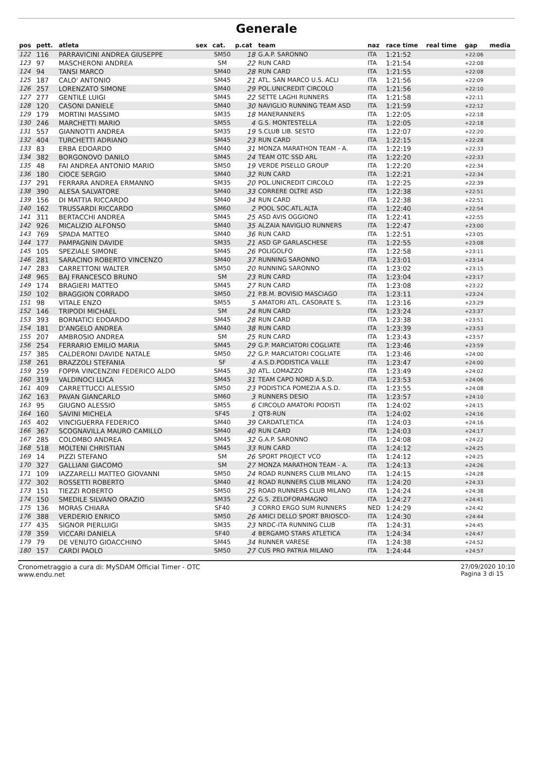Generale
| pos | pett. | atleta | sex | cat. | p.cat | team | naz | race time | real time | gap | media |
| --- | --- | --- | --- | --- | --- | --- | --- | --- | --- | --- | --- |
| 122 | 116 | PARRAVICINI ANDREA GIUSEPPE | | SM50 | 18 | G.A.P. SARONNO | ITA | 1:21:52 | | +22:06 | |
| 123 | 97 | MASCHERONI ANDREA | | SM | 22 | RUN CARD | ITA | 1:21:54 | | +22:08 | |
| 124 | 94 | TANSI MARCO | | SM40 | 28 | RUN CARD | ITA | 1:21:55 | | +22:08 | |
| 125 | 187 | CALO' ANTONIO | | SM45 | 21 | ATL. SAN MARCO U.S. ACLI | ITA | 1:21:56 | | +22:09 | |
| 126 | 257 | LORENZATO SIMONE | | SM40 | 29 | POL.UNICREDIT CIRCOLO | ITA | 1:21:56 | | +22:10 | |
| 127 | 277 | GENTILE LUIGI | | SM45 | 22 | SETTE LAGHI RUNNERS | ITA | 1:21:58 | | +22:11 | |
| 128 | 120 | CASONI DANIELE | | SM40 | 30 | NAVIGLIO RUNNING TEAM ASD | ITA | 1:21:59 | | +22:12 | |
| 129 | 179 | MORTINI MASSIMO | | SM35 | 18 | MANERANNERS | ITA | 1:22:05 | | +22:18 | |
| 130 | 246 | MARCHETTI MARIO | | SM55 | 4 | G.S. MONTESTELLA | ITA | 1:22:05 | | +22:18 | |
| 131 | 557 | GIANNOTTI ANDREA | | SM35 | 19 | S.CLUB LIB. SESTO | ITA | 1:22:07 | | +22:20 | |
| 132 | 404 | TURCHETTI ADRIANO | | SM45 | 23 | RUN CARD | ITA | 1:22:15 | | +22:28 | |
| 133 | 83 | ERBA EDOARDO | | SM40 | 31 | MONZA MARATHON TEAM - A. | ITA | 1:22:19 | | +22:33 | |
| 134 | 382 | BORGONOVO DANILO | | SM45 | 24 | TEAM OTC SSD ARL | ITA | 1:22:20 | | +22:33 | |
| 135 | 48 | FAI ANDREA ANTONIO MARIO | | SM50 | 19 | VERDE PISELLO GROUP | ITA | 1:22:20 | | +22:34 | |
| 136 | 180 | CIOCE SERGIO | | SM40 | 32 | RUN CARD | ITA | 1:22:21 | | +22:34 | |
| 137 | 291 | FERRARA ANDREA ERMANNO | | SM35 | 20 | POL.UNICREDIT CIRCOLO | ITA | 1:22:25 | | +22:39 | |
| 138 | 390 | ALESA SALVATORE | | SM40 | 33 | CORRERE OLTRE ASD | ITA | 1:22:38 | | +22:51 | |
| 139 | 156 | DI MATTIA RICCARDO | | SM40 | 34 | RUN CARD | ITA | 1:22:38 | | +22:51 | |
| 140 | 162 | TRUSSARDI RICCARDO | | SM60 | 2 | POOL SOC.ATL.ALTA | ITA | 1:22:40 | | +22:54 | |
| 141 | 311 | BERTACCHI ANDREA | | SM45 | 25 | ASD AVIS OGGIONO | ITA | 1:22:41 | | +22:55 | |
| 142 | 926 | MICALIZIO ALFONSO | | SM40 | 35 | ALZAIA NAVIGLIO RUNNERS | ITA | 1:22:47 | | +23:00 | |
| 143 | 769 | SPADA MATTEO | | SM40 | 36 | RUN CARD | ITA | 1:22:51 | | +23:05 | |
| 144 | 177 | PAMPAGNIN DAVIDE | | SM35 | 21 | ASD GP GARLASCHESE | ITA | 1:22:55 | | +23:08 | |
| 145 | 105 | SPEZIALE SIMONE | | SM45 | 26 | POLIGOLFO | ITA | 1:22:58 | | +23:11 | |
| 146 | 281 | SARACINO ROBERTO VINCENZO | | SM40 | 37 | RUNNING SARONNO | ITA | 1:23:01 | | +23:14 | |
| 147 | 283 | CARRETTONI WALTER | | SM50 | 20 | RUNNING SARONNO | ITA | 1:23:02 | | +23:15 | |
| 148 | 965 | BAJ FRANCESCO BRUNO | | SM | 23 | RUN CARD | ITA | 1:23:04 | | +23:17 | |
| 149 | 174 | BRAGIERI MATTEO | | SM45 | 27 | RUN CARD | ITA | 1:23:08 | | +23:22 | |
| 150 | 102 | BRAGGION CORRADO | | SM50 | 21 | P.B.M. BOVISIO MASCIAGO | ITA | 1:23:11 | | +23:24 | |
| 151 | 98 | VITALE ENZO | | SM55 | 5 | AMATORI ATL. CASORATE S. | ITA | 1:23:16 | | +23:29 | |
| 152 | 146 | TRIPODI MICHAEL | | SM | 24 | RUN CARD | ITA | 1:23:24 | | +23:37 | |
| 153 | 393 | BORNATICI EDOARDO | | SM45 | 28 | RUN CARD | ITA | 1:23:38 | | +23:51 | |
| 154 | 181 | D'ANGELO ANDREA | | SM40 | 38 | RUN CARD | ITA | 1:23:39 | | +23:53 | |
| 155 | 207 | AMBROSIO ANDREA | | SM | 25 | RUN CARD | ITA | 1:23:43 | | +23:57 | |
| 156 | 254 | FERRARIO EMILIO MARIA | | SM45 | 29 | G.P. MARCIATORI COGLIATE | ITA | 1:23:46 | | +23:59 | |
| 157 | 385 | CALDERONI DAVIDE NATALE | | SM50 | 22 | G.P. MARCIATORI COGLIATE | ITA | 1:23:46 | | +24:00 | |
| 158 | 261 | BRAZZOLI STEFANIA | | SF | 4 | A.S.D.PODISTICA VALLE | ITA | 1:23:47 | | +24:00 | |
| 159 | 259 | FOPPA VINCENZINI FEDERICO ALDO | | SM45 | 30 | ATL. LOMAZZO | ITA | 1:23:49 | | +24:02 | |
| 160 | 319 | VALDINOCI LUCA | | SM45 | 31 | TEAM CAPO NORD A.S.D. | ITA | 1:23:53 | | +24:06 | |
| 161 | 409 | CARRETTUCCI ALESSIO | | SM50 | 23 | PODISTICA POMEZIA A.S.D. | ITA | 1:23:55 | | +24:08 | |
| 162 | 163 | PAVAN GIANCARLO | | SM60 | 3 | RUNNERS DESIO | ITA | 1:23:57 | | +24:10 | |
| 163 | 95 | GIUGNO ALESSIO | | SM55 | 6 | CIRCOLO AMATORI PODISTI | ITA | 1:24:02 | | +24:15 | |
| 164 | 160 | SAVINI MICHELA | | SF45 | 1 | QT8-RUN | ITA | 1:24:02 | | +24:16 | |
| 165 | 402 | VINCIGUERRA FEDERICO | | SM40 | 39 | CARDATLETICA | ITA | 1:24:03 | | +24:16 | |
| 166 | 367 | SCOGNAVILLA MAURO CAMILLO | | SM40 | 40 | RUN CARD | ITA | 1:24:03 | | +24:17 | |
| 167 | 285 | COLOMBO ANDREA | | SM45 | 32 | G.A.P. SARONNO | ITA | 1:24:08 | | +24:22 | |
| 168 | 518 | MOLTENI CHRISTIAN | | SM45 | 33 | RUN CARD | ITA | 1:24:12 | | +24:25 | |
| 169 | 14 | PIZZI STEFANO | | SM | 26 | SPORT PROJECT VCO | ITA | 1:24:12 | | +24:25 | |
| 170 | 327 | GALLIANI GIACOMO | | SM | 27 | MONZA MARATHON TEAM - A. | ITA | 1:24:13 | | +24:26 | |
| 171 | 109 | IAZZARELLI MATTEO GIOVANNI | | SM50 | 24 | ROAD RUNNERS CLUB MILANO | ITA | 1:24:15 | | +24:28 | |
| 172 | 302 | ROSSETTI ROBERTO | | SM40 | 41 | ROAD RUNNERS CLUB MILANO | ITA | 1:24:20 | | +24:33 | |
| 173 | 151 | TIEZZI ROBERTO | | SM50 | 25 | ROAD RUNNERS CLUB MILANO | ITA | 1:24:24 | | +24:38 | |
| 174 | 150 | SMEDILE SILVANO ORAZIO | | SM35 | 22 | G.S. ZELOFORAMAGNO | ITA | 1:24:27 | | +24:41 | |
| 175 | 136 | MORAS CHIARA | | SF40 | 3 | CORRO ERGO SUM RUNNERS | NED | 1:24:29 | | +24:42 | |
| 176 | 388 | VERDERIO ENRICO | | SM50 | 26 | AMICI DELLO SPORT BRIOSCO- | ITA | 1:24:30 | | +24:44 | |
| 177 | 435 | SIGNOR PIERLUIGI | | SM35 | 23 | NRDC-ITA RUNNING CLUB | ITA | 1:24:31 | | +24:45 | |
| 178 | 359 | VICCARI DANIELA | | SF40 | 4 | BERGAMO STARS ATLETICA | ITA | 1:24:34 | | +24:47 | |
| 179 | 79 | DE VENUTO GIOACCHINO | | SM45 | 34 | RUNNER VARESE | ITA | 1:24:38 | | +24:52 | |
| 180 | 157 | CARDI PAOLO | | SM50 | 27 | CUS PRO PATRIA MILANO | ITA | 1:24:44 | | +24:57 | |
Cronometraggio a cura di: MySDAM Official Timer - OTC
www.endu.net
27/09/2020 10:10
Pagina 3 di 15